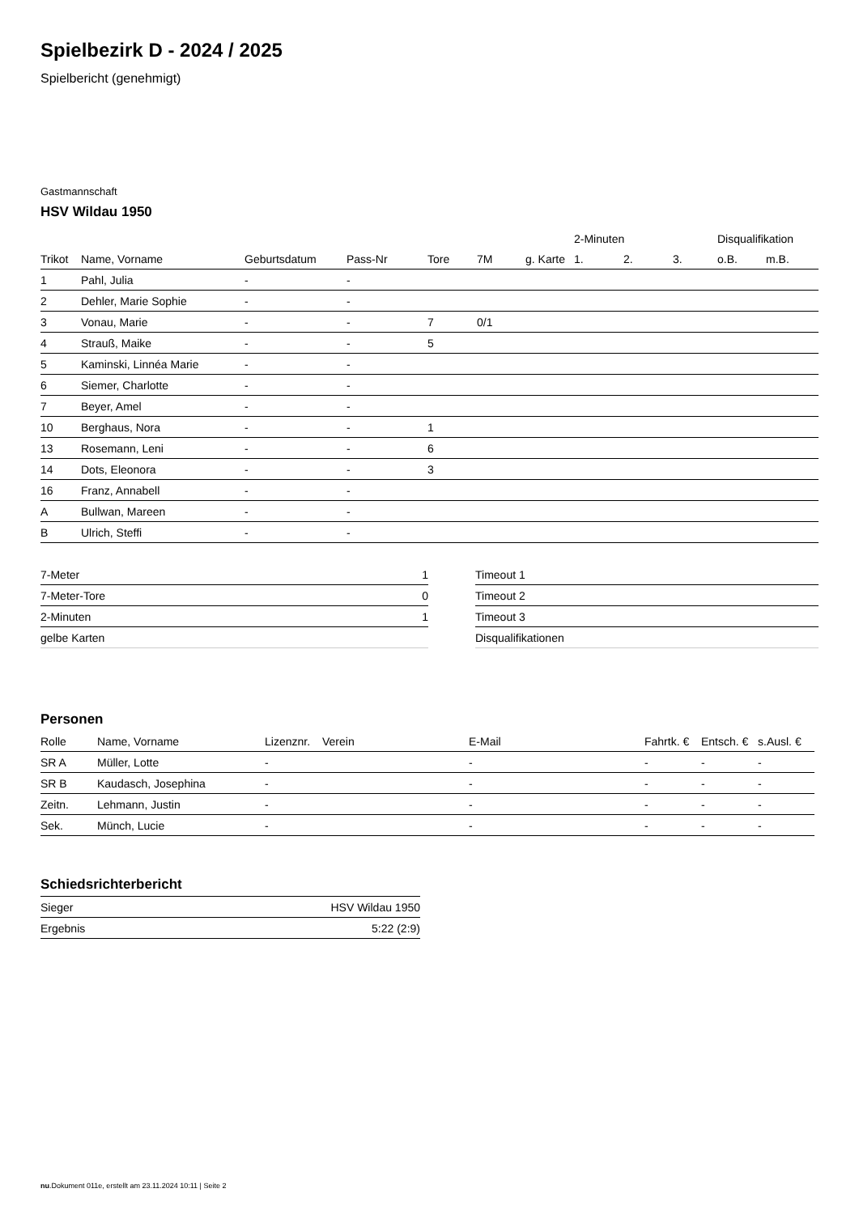Spielbezirk D - 2024 / 2025
Spielbericht (genehmigt)
Gastmannschaft
HSV Wildau 1950
| | | | | | | | 2-Minuten | | | Disqualifikation | |
| --- | --- | --- | --- | --- | --- | --- | --- | --- | --- | --- | --- |
| Trikot | Name, Vorname | Geburtsdatum | Pass-Nr | Tore | 7M | g. Karte | 1. | 2. | 3. | o.B. | m.B. |
| 1 | Pahl, Julia | - | - | | | | | | | | |
| 2 | Dehler, Marie Sophie | - | - | | | | | | | | |
| 3 | Vonau, Marie | - | - | 7 | 0/1 | | | | | | |
| 4 | Strauß, Maike | - | - | 5 | | | | | | | |
| 5 | Kaminski, Linnéa Marie | - | - | | | | | | | | |
| 6 | Siemer, Charlotte | - | - | | | | | | | | |
| 7 | Beyer, Amel | - | - | | | | | | | | |
| 10 | Berghaus, Nora | - | - | 1 | | | | | | | |
| 13 | Rosemann, Leni | - | - | 6 | | | | | | | |
| 14 | Dots, Eleonora | - | - | 3 | | | | | | | |
| 16 | Franz, Annabell | - | - | | | | | | | | |
| A | Bullwan, Mareen | - | - | | | | | | | | |
| B | Ulrich, Steffi | - | - | | | | | | | | |
| 7-Meter | 1 |
| 7-Meter-Tore | 0 |
| 2-Minuten | 1 |
| gelbe Karten | |
| Timeout 1 |
| Timeout 2 |
| Timeout 3 |
| Disqualifikationen |
Personen
| Rolle | Name, Vorname | Lizenznr. | Verein | E-Mail | Fahrtk. € | Entsch. € | s.Ausl. € |
| --- | --- | --- | --- | --- | --- | --- | --- |
| SR A | Müller, Lotte | - | | - | - | - | - |
| SR B | Kaudasch, Josephina | - | | - | - | - | - |
| Zeitn. | Lehmann, Justin | - | | - | - | - | - |
| Sek. | Münch, Lucie | - | | - | - | - | - |
Schiedsrichterbericht
| Sieger | HSV Wildau 1950 |
| Ergebnis | 5:22 (2:9) |
nu.Dokument 011e, erstellt am 23.11.2024 10:11 | Seite 2